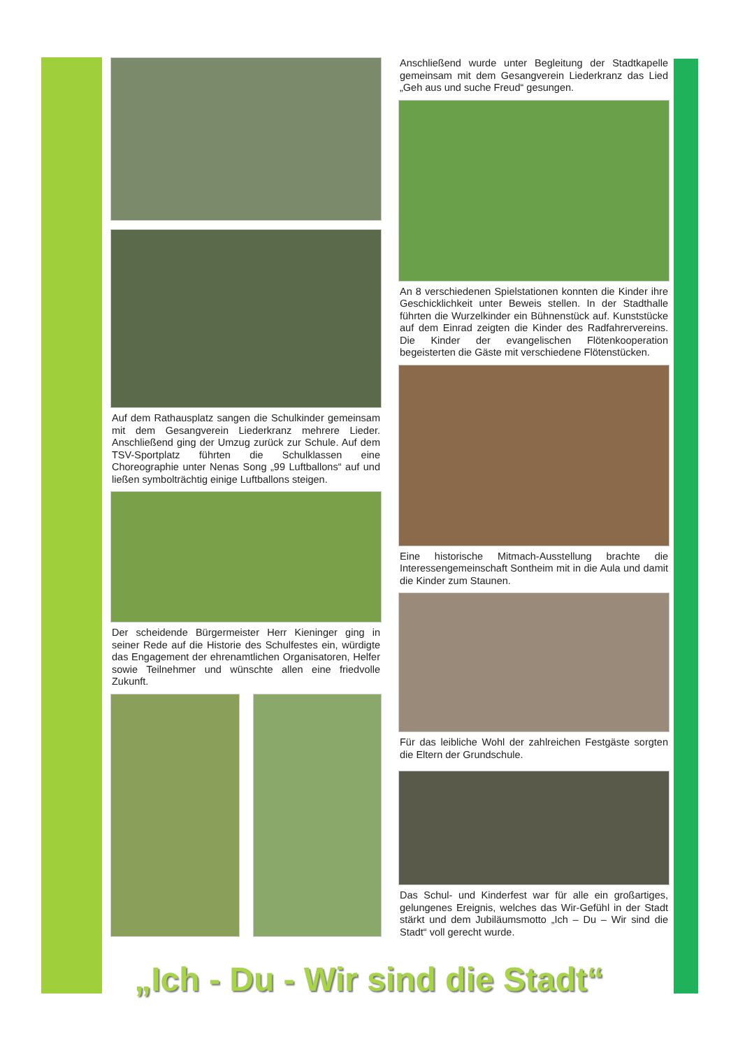Auf dem Rathausplatz sangen die Schulkinder gemeinsam mit dem Gesangverein Liederkranz mehrere Lieder. Anschließend ging der Umzug zurück zur Schule. Auf dem TSV-Sportplatz führten die Schulklassen eine Choreographie unter Nenas Song „99 Luftballons“ auf und ließen symbolträchtig einige Luftballons steigen.
Der scheidende Bürgermeister Herr Kieninger ging in seiner Rede auf die Historie des Schulfestes ein, würdigte das Engagement der ehrenamtlichen Organisatoren, Helfer sowie Teilnehmer und wünschte allen eine friedvolle Zukunft.
Anschließend wurde unter Begleitung der Stadtkapelle gemeinsam mit dem Gesangverein Liederkranz das Lied „Geh aus und suche Freud“ gesungen.
An 8 verschiedenen Spielstationen konnten die Kinder ihre Geschicklichkeit unter Beweis stellen. In der Stadthalle führten die Wurzelkinder ein Bühnenstück auf. Kunststücke auf dem Einrad zeigten die Kinder des Radfahrervereins. Die Kinder der evangelischen Flötenkooperation begeisterten die Gäste mit verschiedene Flötenstücken.
Eine historische Mitmach-Ausstellung brachte die Interessengemeinschaft Sontheim mit in die Aula und damit die Kinder zum Staunen.
Für das leibliche Wohl der zahlreichen Festgäste sorgten die Eltern der Grundschule.
Das Schul- und Kinderfest war für alle ein großartiges, gelungenes Ereignis, welches das Wir-Gefühl in der Stadt stärkt und dem Jubiläumsmotto „Ich – Du – Wir sind die Stadt“ voll gerecht wurde.
„Ich - Du - Wir sind die Stadt“